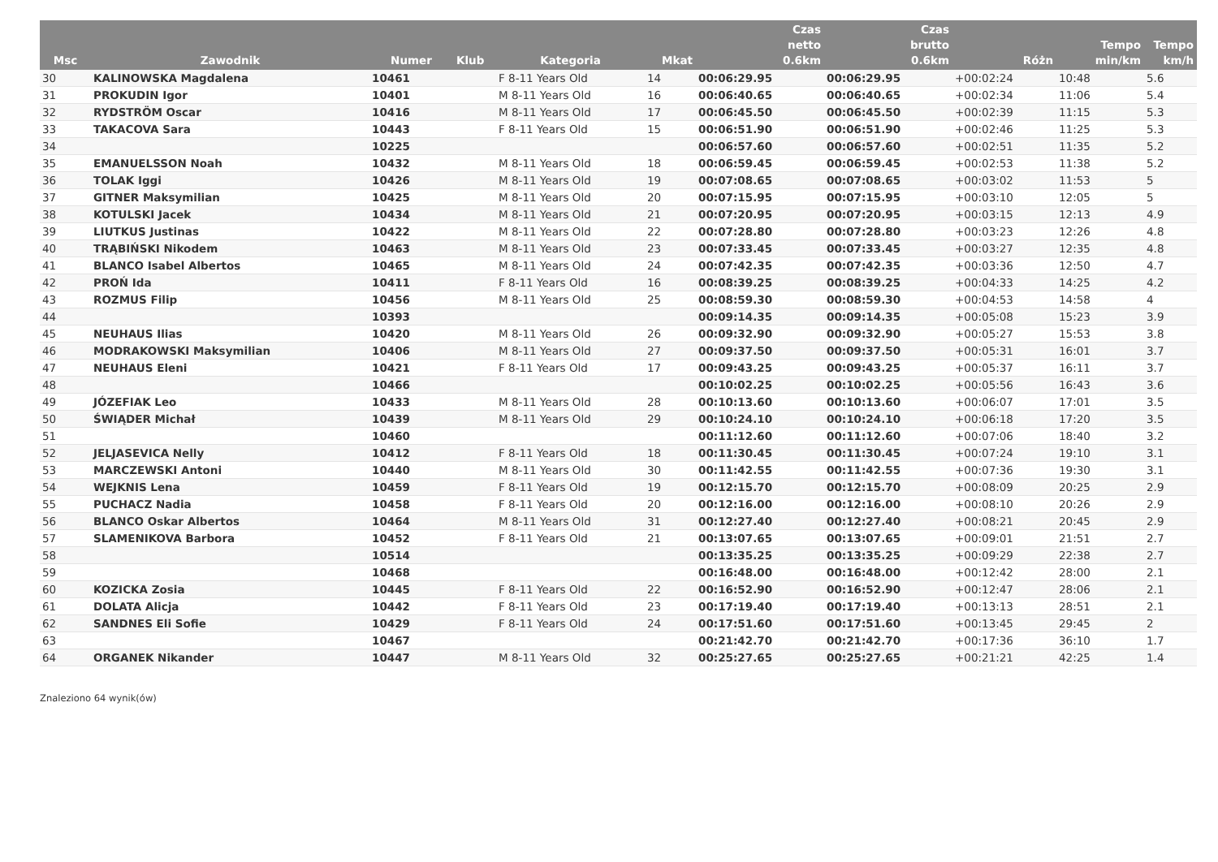| Msc | Zawodnik | Numer | Klub | Kategoria | Mkat | Czas netto 0.6km | Czas brutto 0.6km | Różn | Tempo min/km | Tempo km/h |
| --- | --- | --- | --- | --- | --- | --- | --- | --- | --- | --- |
| 30 | KALINOWSKA Magdalena | 10461 | | F 8-11 Years Old | 14 | 00:06:29.95 | 00:06:29.95 | +00:02:24 | 10:48 | 5.6 |
| 31 | PROKUDIN Igor | 10401 | | M 8-11 Years Old | 16 | 00:06:40.65 | 00:06:40.65 | +00:02:34 | 11:06 | 5.4 |
| 32 | RYDSTRÖM Oscar | 10416 | | M 8-11 Years Old | 17 | 00:06:45.50 | 00:06:45.50 | +00:02:39 | 11:15 | 5.3 |
| 33 | TAKACOVA Sara | 10443 | | F 8-11 Years Old | 15 | 00:06:51.90 | 00:06:51.90 | +00:02:46 | 11:25 | 5.3 |
| 34 | | 10225 | | | | 00:06:57.60 | 00:06:57.60 | +00:02:51 | 11:35 | 5.2 |
| 35 | EMANUELSSON Noah | 10432 | | M 8-11 Years Old | 18 | 00:06:59.45 | 00:06:59.45 | +00:02:53 | 11:38 | 5.2 |
| 36 | TOLAK Iggi | 10426 | | M 8-11 Years Old | 19 | 00:07:08.65 | 00:07:08.65 | +00:03:02 | 11:53 | 5 |
| 37 | GITNER Maksymilian | 10425 | | M 8-11 Years Old | 20 | 00:07:15.95 | 00:07:15.95 | +00:03:10 | 12:05 | 5 |
| 38 | KOTULSKI Jacek | 10434 | | M 8-11 Years Old | 21 | 00:07:20.95 | 00:07:20.95 | +00:03:15 | 12:13 | 4.9 |
| 39 | LIUTKUS Justinas | 10422 | | M 8-11 Years Old | 22 | 00:07:28.80 | 00:07:28.80 | +00:03:23 | 12:26 | 4.8 |
| 40 | TRĄBIŃSKI Nikodem | 10463 | | M 8-11 Years Old | 23 | 00:07:33.45 | 00:07:33.45 | +00:03:27 | 12:35 | 4.8 |
| 41 | BLANCO Isabel Albertos | 10465 | | M 8-11 Years Old | 24 | 00:07:42.35 | 00:07:42.35 | +00:03:36 | 12:50 | 4.7 |
| 42 | PROŃ Ida | 10411 | | F 8-11 Years Old | 16 | 00:08:39.25 | 00:08:39.25 | +00:04:33 | 14:25 | 4.2 |
| 43 | ROZMUS Filip | 10456 | | M 8-11 Years Old | 25 | 00:08:59.30 | 00:08:59.30 | +00:04:53 | 14:58 | 4 |
| 44 | | 10393 | | | | 00:09:14.35 | 00:09:14.35 | +00:05:08 | 15:23 | 3.9 |
| 45 | NEUHAUS Ilias | 10420 | | M 8-11 Years Old | 26 | 00:09:32.90 | 00:09:32.90 | +00:05:27 | 15:53 | 3.8 |
| 46 | MODRAKOWSKI Maksymilian | 10406 | | M 8-11 Years Old | 27 | 00:09:37.50 | 00:09:37.50 | +00:05:31 | 16:01 | 3.7 |
| 47 | NEUHAUS Eleni | 10421 | | F 8-11 Years Old | 17 | 00:09:43.25 | 00:09:43.25 | +00:05:37 | 16:11 | 3.7 |
| 48 | | 10466 | | | | 00:10:02.25 | 00:10:02.25 | +00:05:56 | 16:43 | 3.6 |
| 49 | JÓZEFIAK Leo | 10433 | | M 8-11 Years Old | 28 | 00:10:13.60 | 00:10:13.60 | +00:06:07 | 17:01 | 3.5 |
| 50 | ŚWIĄDER Michał | 10439 | | M 8-11 Years Old | 29 | 00:10:24.10 | 00:10:24.10 | +00:06:18 | 17:20 | 3.5 |
| 51 | | 10460 | | | | 00:11:12.60 | 00:11:12.60 | +00:07:06 | 18:40 | 3.2 |
| 52 | JELJASEVICA Nelly | 10412 | | F 8-11 Years Old | 18 | 00:11:30.45 | 00:11:30.45 | +00:07:24 | 19:10 | 3.1 |
| 53 | MARCZEWSKI Antoni | 10440 | | M 8-11 Years Old | 30 | 00:11:42.55 | 00:11:42.55 | +00:07:36 | 19:30 | 3.1 |
| 54 | WEJKNIS Lena | 10459 | | F 8-11 Years Old | 19 | 00:12:15.70 | 00:12:15.70 | +00:08:09 | 20:25 | 2.9 |
| 55 | PUCHACZ Nadia | 10458 | | F 8-11 Years Old | 20 | 00:12:16.00 | 00:12:16.00 | +00:08:10 | 20:26 | 2.9 |
| 56 | BLANCO Oskar Albertos | 10464 | | M 8-11 Years Old | 31 | 00:12:27.40 | 00:12:27.40 | +00:08:21 | 20:45 | 2.9 |
| 57 | SLAMENIKOVA Barbora | 10452 | | F 8-11 Years Old | 21 | 00:13:07.65 | 00:13:07.65 | +00:09:01 | 21:51 | 2.7 |
| 58 | | 10514 | | | | 00:13:35.25 | 00:13:35.25 | +00:09:29 | 22:38 | 2.7 |
| 59 | | 10468 | | | | 00:16:48.00 | 00:16:48.00 | +00:12:42 | 28:00 | 2.1 |
| 60 | KOZICKA Zosia | 10445 | | F 8-11 Years Old | 22 | 00:16:52.90 | 00:16:52.90 | +00:12:47 | 28:06 | 2.1 |
| 61 | DOLATA Alicja | 10442 | | F 8-11 Years Old | 23 | 00:17:19.40 | 00:17:19.40 | +00:13:13 | 28:51 | 2.1 |
| 62 | SANDNES Eli Sofie | 10429 | | F 8-11 Years Old | 24 | 00:17:51.60 | 00:17:51.60 | +00:13:45 | 29:45 | 2 |
| 63 | | 10467 | | | | 00:21:42.70 | 00:21:42.70 | +00:17:36 | 36:10 | 1.7 |
| 64 | ORGANEK Nikander | 10447 | | M 8-11 Years Old | 32 | 00:25:27.65 | 00:25:27.65 | +00:21:21 | 42:25 | 1.4 |
Znaleziono 64 wynik(ów)